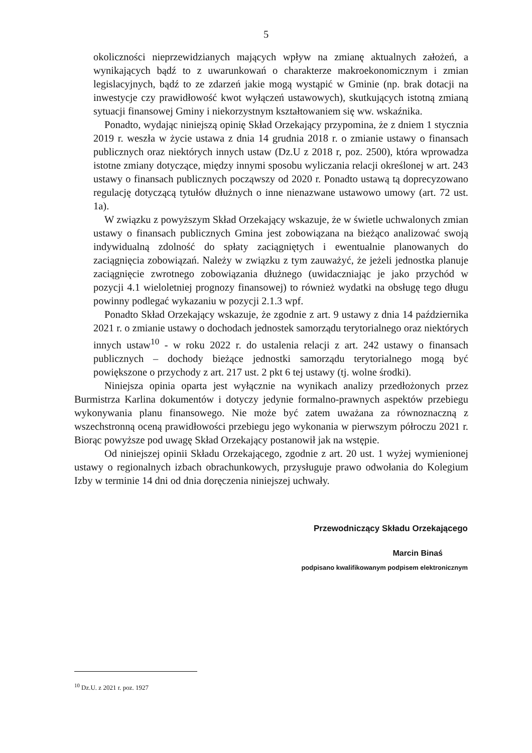5
okoliczności nieprzewidzianych mających wpływ na zmianę aktualnych założeń, a wynikających bądź to z uwarunkowań o charakterze makroekonomicznym i zmian legislacyjnych, bądź to ze zdarzeń jakie mogą wystąpić w Gminie (np. brak dotacji na inwestycje czy prawidłowość kwot wyłączeń ustawowych), skutkujących istotną zmianą sytuacji finansowej Gminy i niekorzystnym kształtowaniem się ww. wskaźnika.
Ponadto, wydając niniejszą opinię Skład Orzekający przypomina, że z dniem 1 stycznia 2019 r. weszła w życie ustawa z dnia 14 grudnia 2018 r. o zmianie ustawy o finansach publicznych oraz niektórych innych ustaw (Dz.U z 2018 r, poz. 2500), która wprowadza istotne zmiany dotyczące, między innymi sposobu wyliczania relacji określonej w art. 243 ustawy o finansach publicznych począwszy od 2020 r. Ponadto ustawą tą doprecyzowano regulację dotyczącą tytułów dłużnych o inne nienazwane ustawowo umowy (art. 72 ust. 1a).
W związku z powyższym Skład Orzekający wskazuje, że w świetle uchwalonych zmian ustawy o finansach publicznych Gmina jest zobowiązana na bieżąco analizować swoją indywidualną zdolność do spłaty zaciągniętych i ewentualnie planowanych do zaciągnięcia zobowiązań. Należy w związku z tym zauważyć, że jeżeli jednostka planuje zaciągnięcie zwrotnego zobowiązania dłużnego (uwidaczniając je jako przychód w pozycji 4.1 wieloletniej prognozy finansowej) to również wydatki na obsługę tego długu powinny podlegać wykazaniu w pozycji 2.1.3 wpf.
Ponadto Skład Orzekający wskazuje, że zgodnie z art. 9 ustawy z dnia 14 października 2021 r. o zmianie ustawy o dochodach jednostek samorządu terytorialnego oraz niektórych innych ustaw<sup>10</sup> - w roku 2022 r. do ustalenia relacji z art. 242 ustawy o finansach publicznych – dochody bieżące jednostki samorządu terytorialnego mogą być powiększone o przychody z art. 217 ust. 2 pkt 6 tej ustawy (tj. wolne środki).
Niniejsza opinia oparta jest wyłącznie na wynikach analizy przedłożonych przez Burmistrza Karlina dokumentów i dotyczy jedynie formalno-prawnych aspektów przebiegu wykonywania planu finansowego. Nie może być zatem uważana za równoznaczną z wszechstronną oceną prawidłowości przebiegu jego wykonania w pierwszym półroczu 2021 r. Biorąc powyższe pod uwagę Skład Orzekający postanowił jak na wstępie.
Od niniejszej opinii Składu Orzekającego, zgodnie z art. 20 ust. 1 wyżej wymienionej ustawy o regionalnych izbach obrachunkowych, przysługuje prawo odwołania do Kolegium Izby w terminie 14 dni od dnia doręczenia niniejszej uchwały.
Przewodniczący Składu Orzekającego
Marcin Binaś
podpisano kwalifikowanym podpisem elektronicznym
<sup>10</sup> Dz.U. z 2021 r. poz. 1927